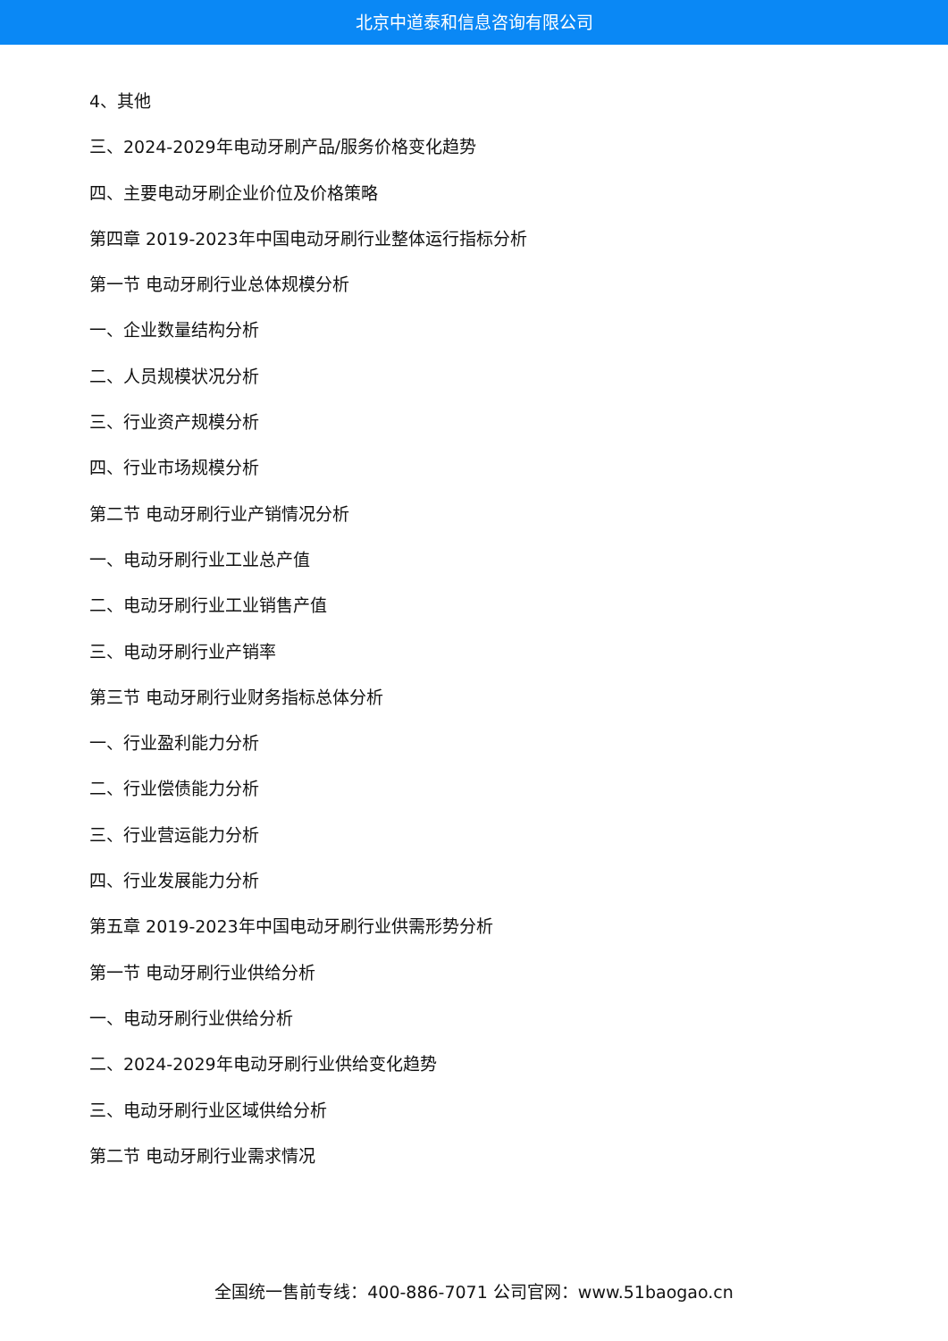北京中道泰和信息咨询有限公司
4、其他
三、2024-2029年电动牙刷产品/服务价格变化趋势
四、主要电动牙刷企业价位及价格策略
第四章 2019-2023年中国电动牙刷行业整体运行指标分析
第一节 电动牙刷行业总体规模分析
一、企业数量结构分析
二、人员规模状况分析
三、行业资产规模分析
四、行业市场规模分析
第二节 电动牙刷行业产销情况分析
一、电动牙刷行业工业总产值
二、电动牙刷行业工业销售产值
三、电动牙刷行业产销率
第三节 电动牙刷行业财务指标总体分析
一、行业盈利能力分析
二、行业偿债能力分析
三、行业营运能力分析
四、行业发展能力分析
第五章 2019-2023年中国电动牙刷行业供需形势分析
第一节 电动牙刷行业供给分析
一、电动牙刷行业供给分析
二、2024-2029年电动牙刷行业供给变化趋势
三、电动牙刷行业区域供给分析
第二节 电动牙刷行业需求情况
全国统一售前专线：400-886-7071 公司官网：www.51baogao.cn